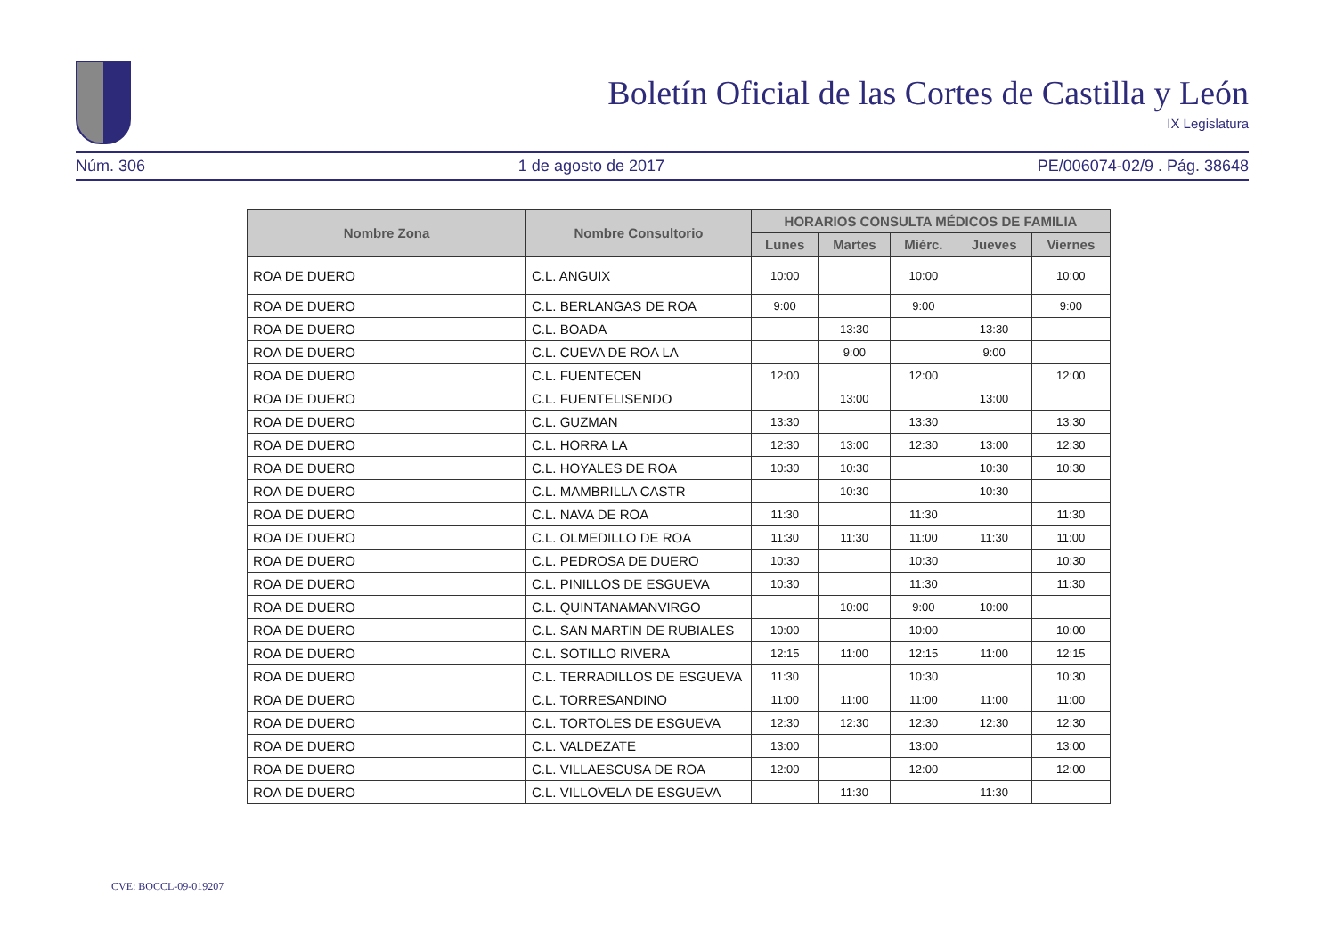Boletín Oficial de las Cortes de Castilla y León
IX Legislatura
Núm. 306 1 de agosto de 2017 PE/006074-02/9 . Pág. 38648
| Nombre Zona | Nombre Consultorio | HORARIOS CONSULTA MÉDICOS DE FAMILIA | | | | |
| --- | --- | --- | --- | --- | --- | --- |
| | | Lunes | Martes | Miérc. | Jueves | Viernes |
| ROA DE DUERO | C.L. ANGUIX | 10:00 | | 10:00 | | 10:00 |
| ROA DE DUERO | C.L. BERLANGAS DE ROA | 9:00 | | 9:00 | | 9:00 |
| ROA DE DUERO | C.L. BOADA | | 13:30 | | 13:30 | |
| ROA DE DUERO | C.L. CUEVA DE ROA LA | | 9:00 | | 9:00 | |
| ROA DE DUERO | C.L. FUENTECEN | 12:00 | | 12:00 | | 12:00 |
| ROA DE DUERO | C.L. FUENTELISENDO | | 13:00 | | 13:00 | |
| ROA DE DUERO | C.L. GUZMAN | 13:30 | | 13:30 | | 13:30 |
| ROA DE DUERO | C.L. HORRA LA | 12:30 | 13:00 | 12:30 | 13:00 | 12:30 |
| ROA DE DUERO | C.L. HOYALES DE ROA | 10:30 | 10:30 | | 10:30 | 10:30 |
| ROA DE DUERO | C.L. MAMBRILLA CASTR | | 10:30 | | 10:30 | |
| ROA DE DUERO | C.L. NAVA DE ROA | 11:30 | | 11:30 | | 11:30 |
| ROA DE DUERO | C.L. OLMEDILLO DE ROA | 11:30 | 11:30 | 11:00 | 11:30 | 11:00 |
| ROA DE DUERO | C.L. PEDROSA DE DUERO | 10:30 | | 10:30 | | 10:30 |
| ROA DE DUERO | C.L. PINILLOS DE ESGUEVA | 10:30 | | 11:30 | | 11:30 |
| ROA DE DUERO | C.L. QUINTANAMANVIRGO | | 10:00 | 9:00 | 10:00 | |
| ROA DE DUERO | C.L. SAN MARTIN DE RUBIALES | 10:00 | | 10:00 | | 10:00 |
| ROA DE DUERO | C.L. SOTILLO RIVERA | 12:15 | 11:00 | 12:15 | 11:00 | 12:15 |
| ROA DE DUERO | C.L. TERRADILLOS DE ESGUEVA | 11:30 | | 10:30 | | 10:30 |
| ROA DE DUERO | C.L. TORRESANDINO | 11:00 | 11:00 | 11:00 | 11:00 | 11:00 |
| ROA DE DUERO | C.L. TORTOLES DE ESGUEVA | 12:30 | 12:30 | 12:30 | 12:30 | 12:30 |
| ROA DE DUERO | C.L. VALDEZATE | 13:00 | | 13:00 | | 13:00 |
| ROA DE DUERO | C.L. VILLAESCUSA DE ROA | 12:00 | | 12:00 | | 12:00 |
| ROA DE DUERO | C.L. VILLOVELA DE ESGUEVA | | 11:30 | | 11:30 | |
CVE: BOCCL-09-019207